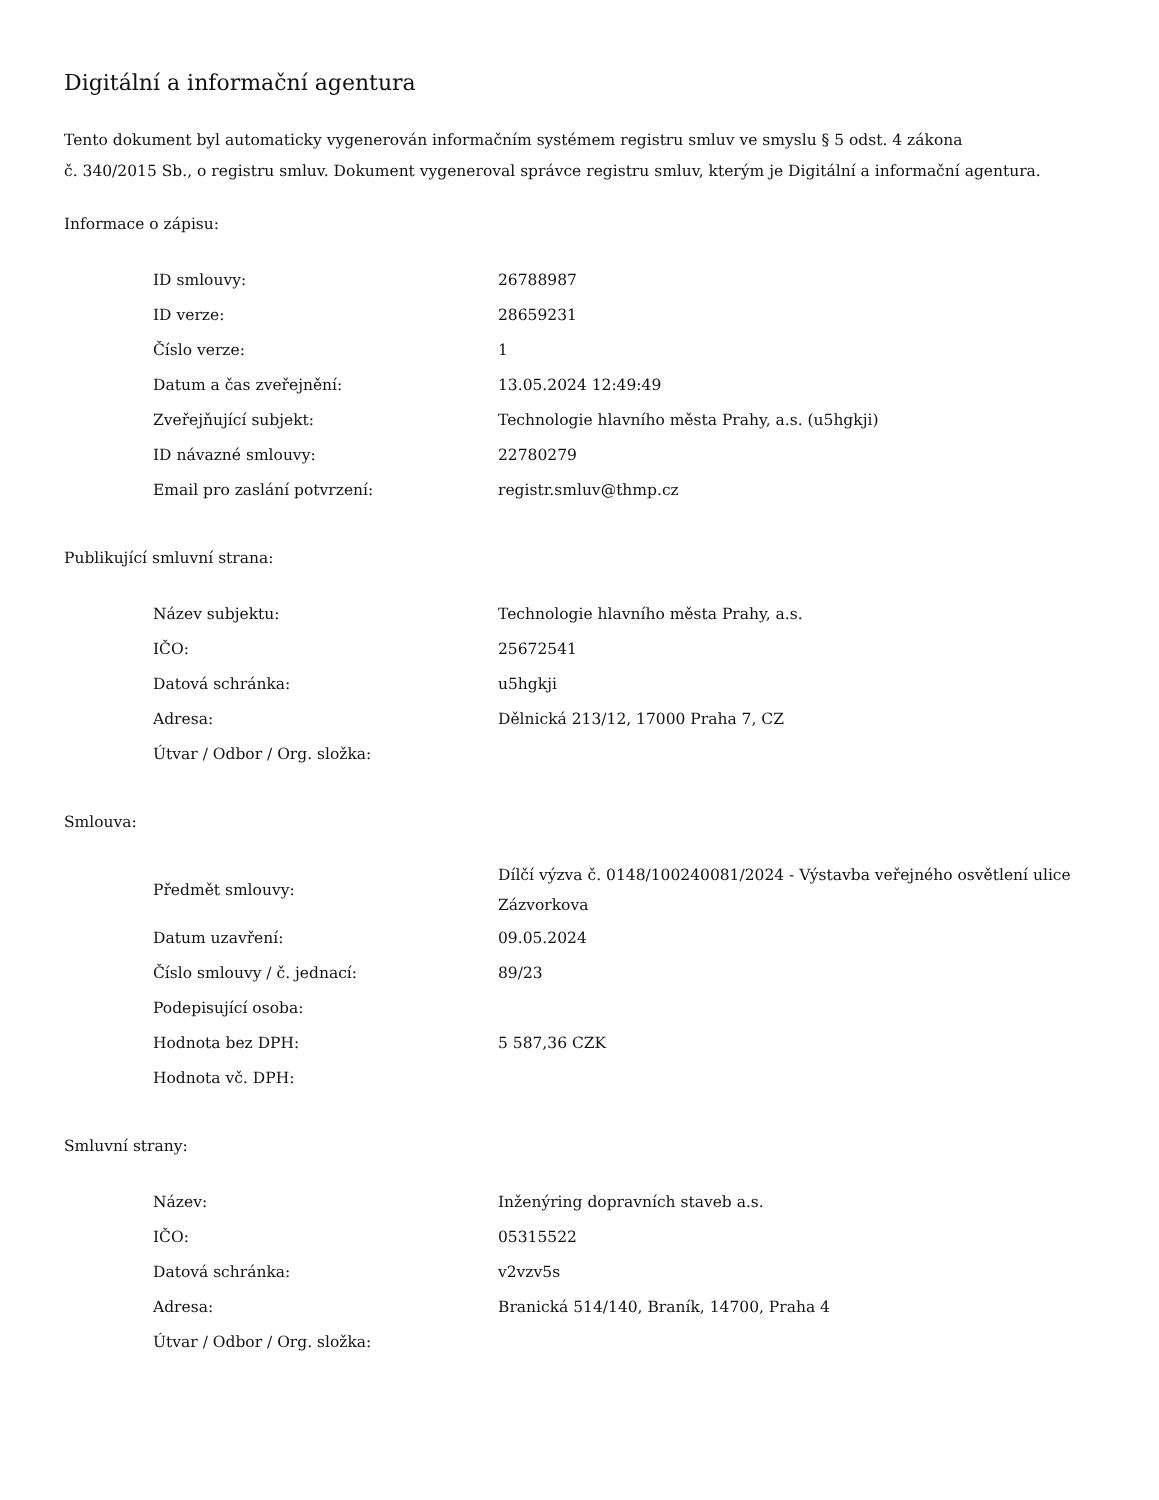Digitální a informační agentura
Tento dokument byl automaticky vygenerován informačním systémem registru smluv ve smyslu § 5 odst. 4 zákona
č. 340/2015 Sb., o registru smluv. Dokument vygeneroval správce registru smluv, kterým je Digitální a informační agentura.
Informace o zápisu:
| ID smlouvy: | 26788987 |
| ID verze: | 28659231 |
| Číslo verze: | 1 |
| Datum a čas zveřejnění: | 13.05.2024 12:49:49 |
| Zveřejňující subjekt: | Technologie hlavního města Prahy, a.s. (u5hgkji) |
| ID návazné smlouvy: | 22780279 |
| Email pro zaslání potvrzení: | registr.smluv@thmp.cz |
Publikující smluvní strana:
| Název subjektu: | Technologie hlavního města Prahy, a.s. |
| IČO: | 25672541 |
| Datová schránka: | u5hgkji |
| Adresa: | Dělnická 213/12, 17000 Praha 7, CZ |
| Útvar / Odbor / Org. složka: | |
Smlouva:
| Předmět smlouvy: | Dílčí výzva č. 0148/100240081/2024 - Výstavba veřejného osvětlení ulice Zázvorkova |
| Datum uzavření: | 09.05.2024 |
| Číslo smlouvy / č. jednací: | 89/23 |
| Podepisující osoba: | |
| Hodnota bez DPH: | 5 587,36 CZK |
| Hodnota vč. DPH: | |
Smluvní strany:
| Název: | Inženýring dopravních staveb a.s. |
| IČO: | 05315522 |
| Datová schránka: | v2vzv5s |
| Adresa: | Branická 514/140, Braník, 14700, Praha 4 |
| Útvar / Odbor / Org. složka: | |